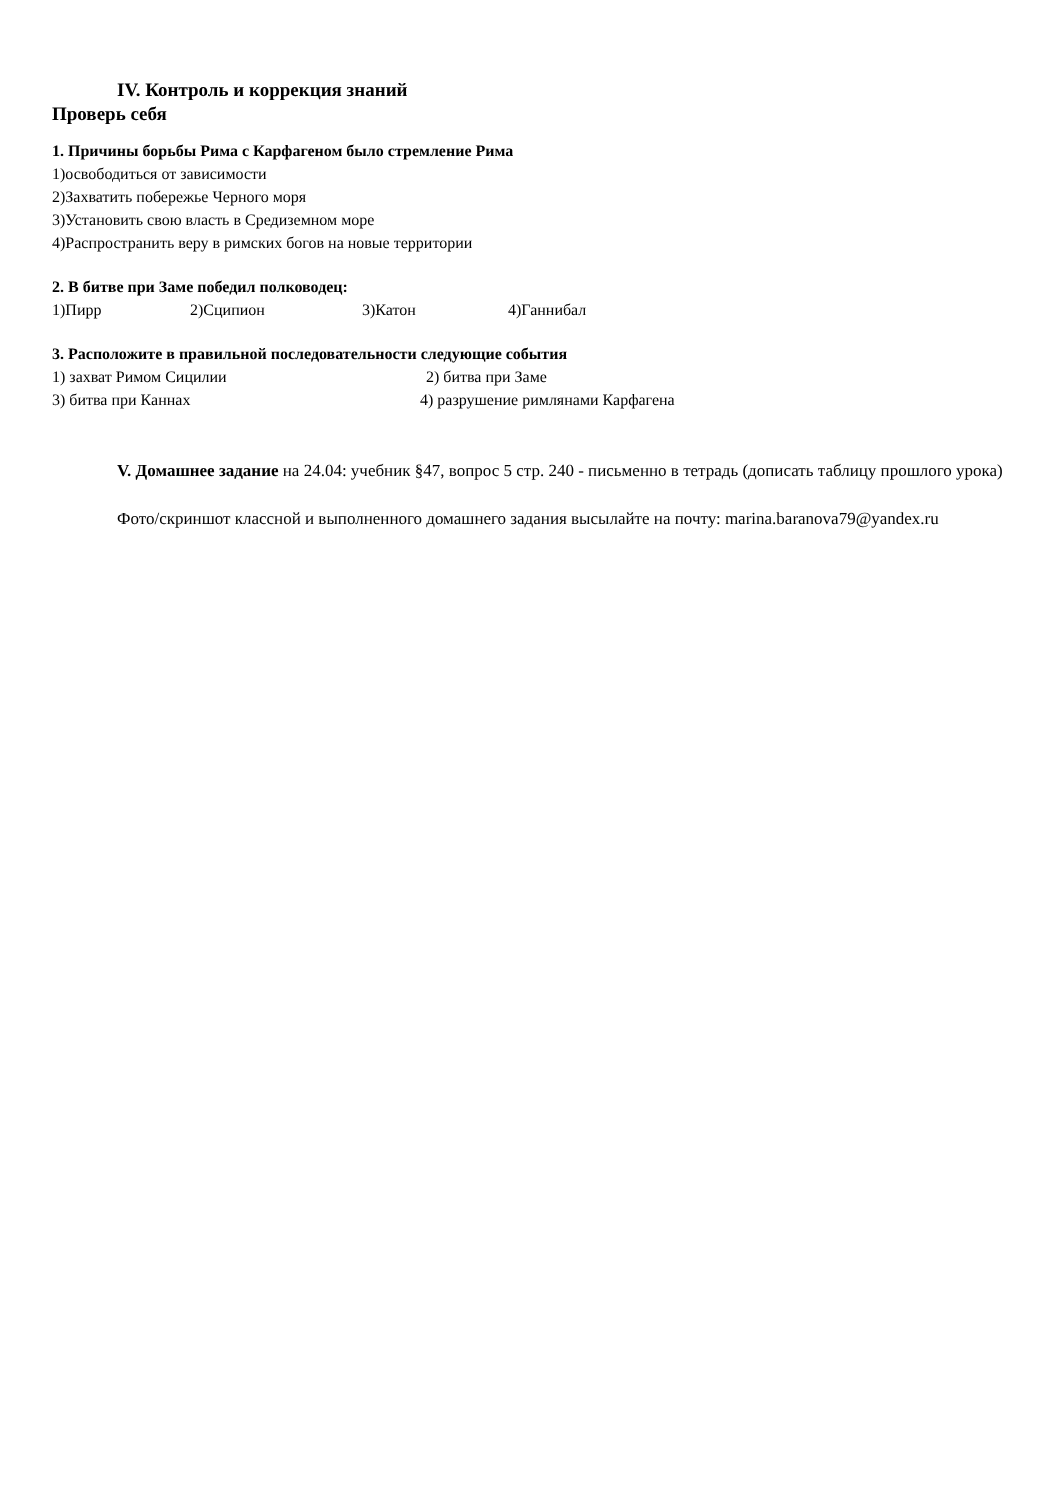IV. Контроль и коррекция знаний
Проверь себя
1. Причины борьбы Рима с Карфагеном было стремление Рима
1)освободиться от зависимости
2)Захватить побережье Черного моря
3)Установить свою власть в Средиземном море
4)Распространить веру в римских богов на новые территории
2. В битве при Заме победил полководец:
1)Пирр 2)Сципион 3)Катон 4)Ганнибал
3. Расположите в правильной последовательности следующие события
1) захват Римом Сицилии 2) битва при Заме
3) битва при Каннах 4) разрушение римлянами Карфагена
V. Домашнее задание на 24.04: учебник §47, вопрос 5 стр. 240 - письменно в тетрадь (дописать таблицу прошлого урока)
Фото/скриншот классной и выполненного домашнего задания высылайте на почту: marina.baranova79@yandex.ru